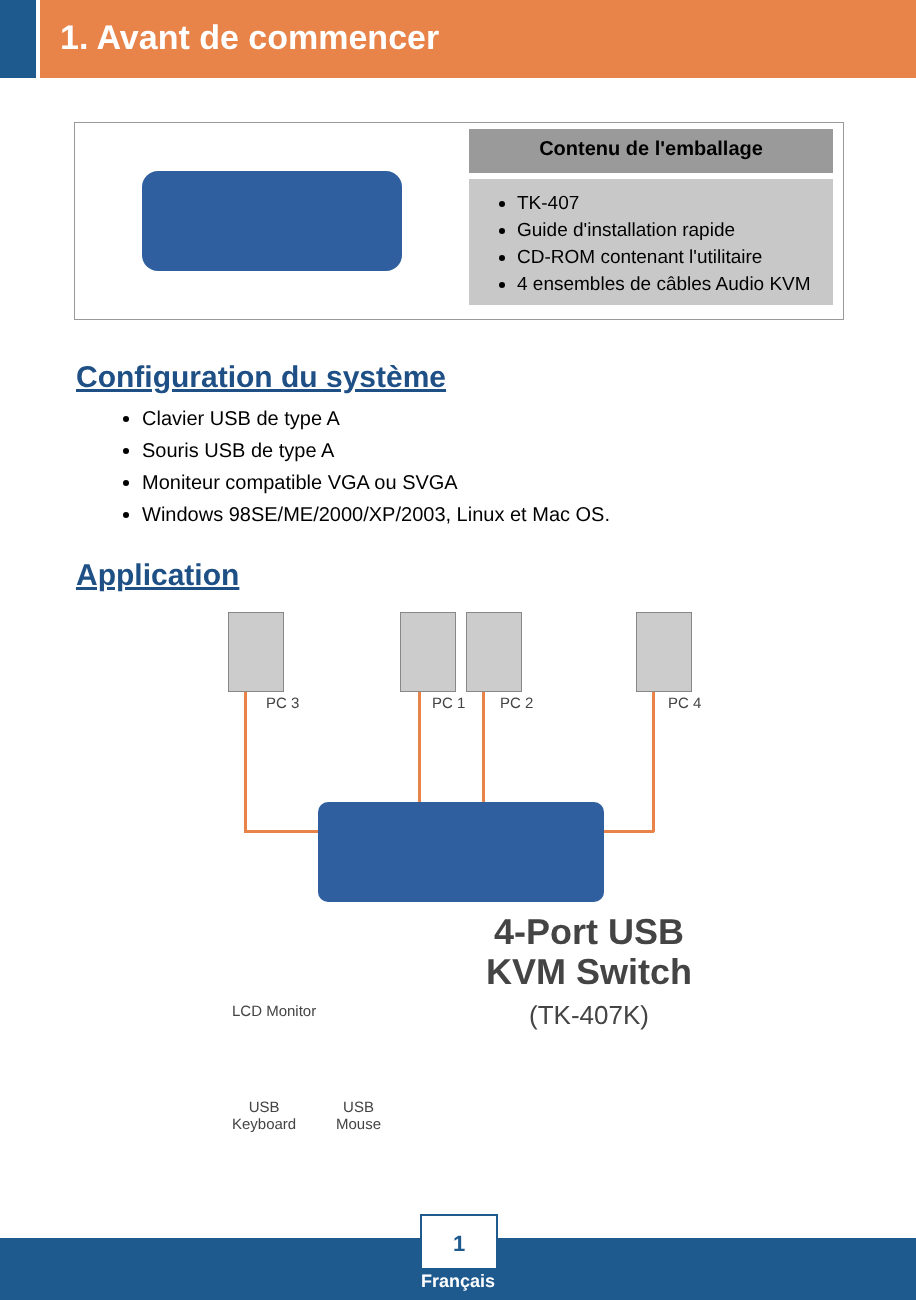1. Avant de commencer
Contenu de l'emballage
TK-407
Guide d'installation rapide
CD-ROM contenant l'utilitaire
4 ensembles de câbles Audio KVM
Configuration du système
Clavier USB de type A
Souris USB de type A
Moniteur compatible VGA ou SVGA
Windows 98SE/ME/2000/XP/2003, Linux et Mac OS.
Application
PC 3 PC 1 PC 2 PC 4
4-Port USB
KVM Switch
(TK-407K)
LCD Monitor
USB
Keyboard
USB
Mouse
1
Français